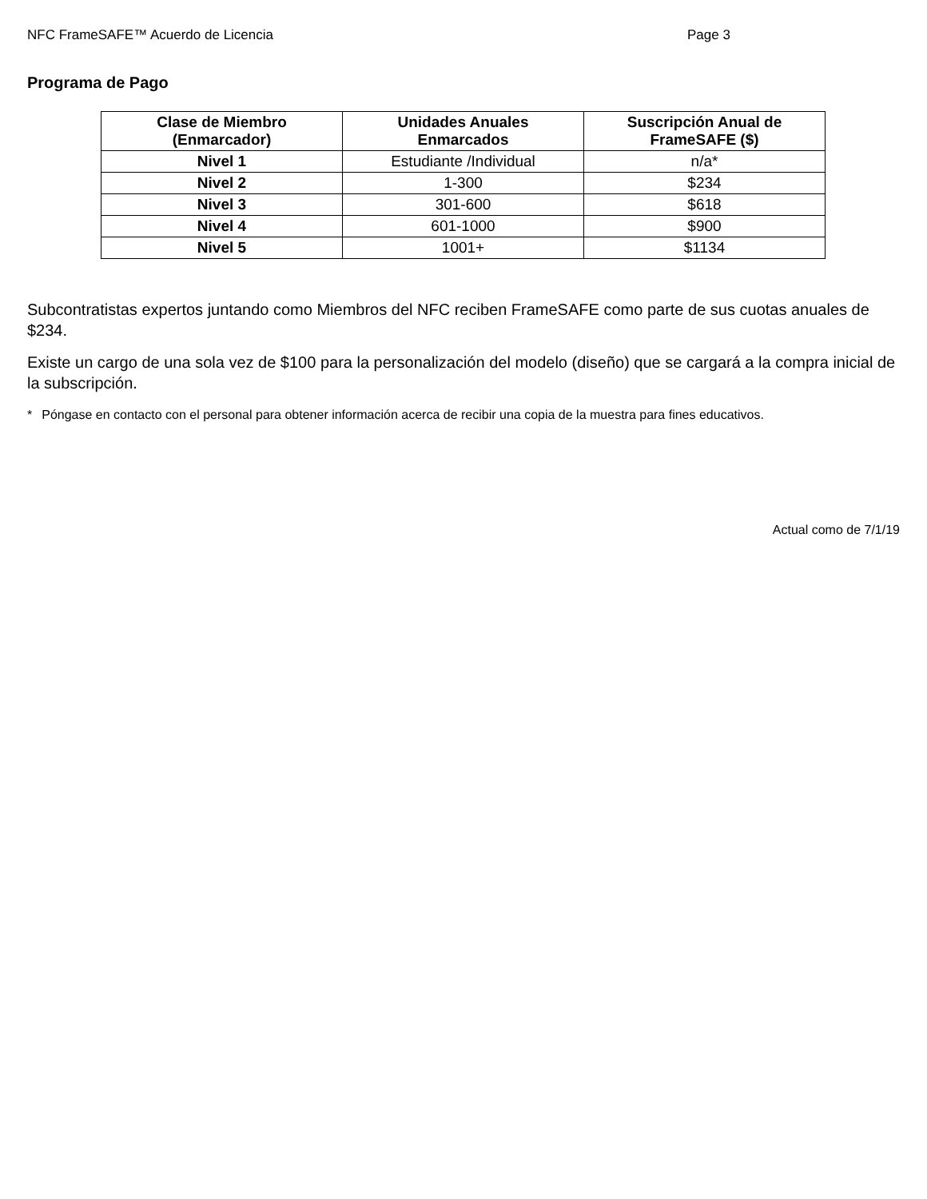NFC FrameSAFE™ Acuerdo de Licencia Page 3
Programa de Pago
| Clase de Miembro (Enmarcador) | Unidades Anuales Enmarcados | Suscripción Anual de FrameSAFE ($) |
| --- | --- | --- |
| Nivel 1 | Estudiante /Individual | n/a* |
| Nivel 2 | 1-300 | $234 |
| Nivel 3 | 301-600 | $618 |
| Nivel 4 | 601-1000 | $900 |
| Nivel 5 | 1001+ | $1134 |
Subcontratistas expertos juntando como Miembros del NFC reciben FrameSAFE como parte de sus cuotas anuales de $234.
Existe un cargo de una sola vez de $100 para la personalización del modelo (diseño) que se cargará a la compra inicial de la subscripción.
* Póngase en contacto con el personal para obtener información acerca de recibir una copia de la muestra para fines educativos.
Actual como de 7/1/19